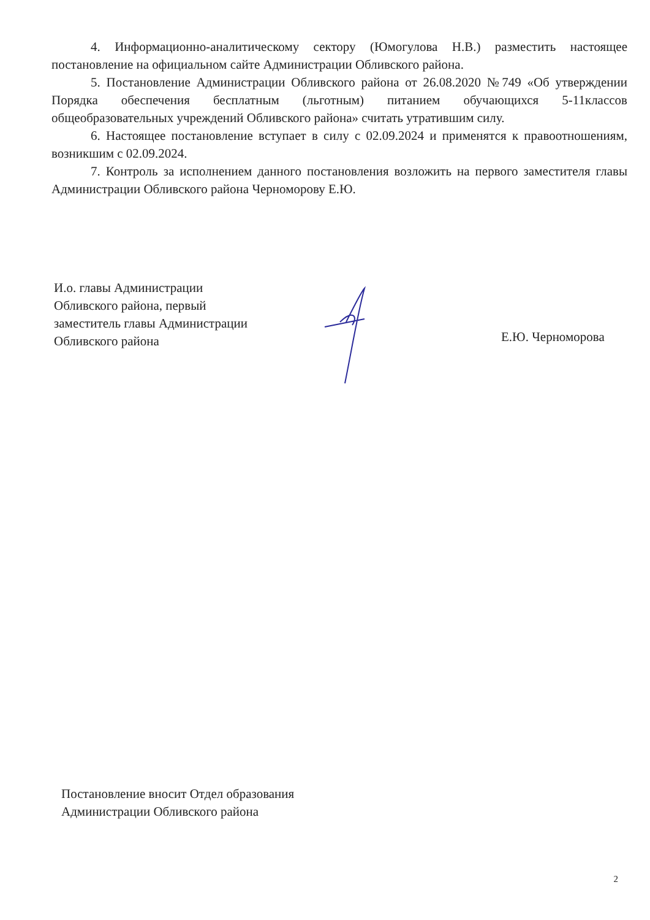4. Информационно-аналитическому сектору (Юмогулова Н.В.) разместить настоящее постановление на официальном сайте Администрации Обливского района.
5. Постановление Администрации Обливского района от 26.08.2020 №749 «Об утверждении Порядка обеспечения бесплатным (льготным) питанием обучающихся 5-11классов общеобразовательных учреждений Обливского района» считать утратившим силу.
6. Настоящее постановление вступает в силу с 02.09.2024 и применятся к правоотношениям, возникшим с 02.09.2024.
7. Контроль за исполнением данного постановления возложить на первого заместителя главы Администрации Обливского района Черноморову Е.Ю.
И.о. главы Администрации
Обливского района, первый
заместитель главы Администрации
Обливского района
Е.Ю. Черноморова
Постановление вносит Отдел образования
Администрации Обливского района
2